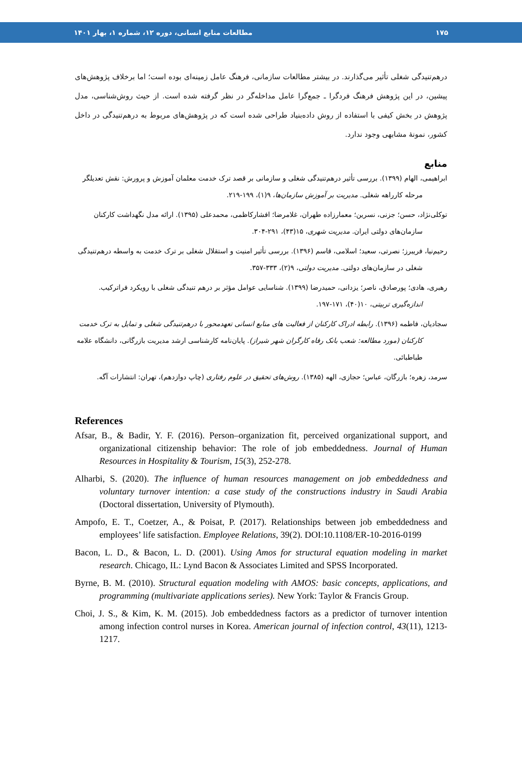۱۷۵ مطالعات منابع انسانی، دوره ۱۲، شماره ۱، بهار ۱۴۰۱
درهم‌تنیدگی شغلی تأثیر می‌گذارند. در بیشتر مطالعات سازمانی، فرهنگ عامل زمینه‌ای بوده است؛ اما برخلاف پژوهش‌های پیشین، در این پژوهش فرهنگ فردگرا ـ جمع‌گرا عامل مداخله‌گر در نظر گرفته شده است. از حیث روش‌شناسی، مدل پژوهش در بخش کیفی با استفاده از روش داده‌بنیاد طراحی شده است که در پژوهش‌های مربوط به درهم‌تنیدگی در داخل کشور، نمونۀ مشابهی وجود ندارد.
منابع
ابراهیمی، الهام (۱۳۹۹). بررسی تأثیر درهم‌تنیدگی شغلی و سازمانی بر قصد ترک خدمت معلمان آموزش و پرورش: نقش تعدیلگر مرحله کارراهه شغلی. مدیریت بر آموزش سازمان‌ها، ۹(۱)، ۱۹۹-۲۱۹.
توکلی‌نژاد، حسن؛ جزنی، نسرین؛ معمارزاده طهران، غلامرضا؛ افشارکاظمی، محمدعلی (۱۳۹۵). ارائه مدل نگهداشت کارکنان سازمان‌های دولتی ایران. مدیریت شهری، ۱۵(۴۳)، ۲۹۱-۳۰۴.
رحیم‌نیا، فریبرز؛ نصرتی، سعید؛ اسلامی، قاسم (۱۳۹۶). بررسی تأثیر امنیت و استقلال شغلی بر ترک خدمت به واسطه درهم‌تنیدگی شغلی در سازمان‌های دولتی. مدیریت دولتی، ۹(۲)، ۳۳۳-۳۵۷.
رهبری، هادی؛ پورصادق، ناصر؛ یزدانی، حمیدرضا (۱۳۹۹). شناسایی عوامل مؤثر بر درهم تنیدگی شغلی با رویکرد فراترکیب. اندازه‌گیری تربیتی، ۱۰(۴۰)، ۱۷۱-۱۹۷.
سجادیان، فاطمه (۱۳۹۶). رابطه ادراک کارکنان از فعالیت های منابع انسانی تعهدمحور با درهم‌تنیدگی شغلی و تمایل به ترک خدمت کارکنان (مورد مطالعه: شعب بانک رفاه کارگران شهر شیراز). پایان‌نامه کارشناسی ارشد مدیریت بازرگانی، دانشگاه علامه طباطبائی.
سرمد، زهره؛ بازرگان، عباس؛ حجازی، الهه (۱۳۸۵). روش‌های تحقیق در علوم رفتاری (چاپ دوازدهم)، تهران: انتشارات آگه.
References
Afsar, B., & Badir, Y. F. (2016). Person–organization fit, perceived organizational support, and organizational citizenship behavior: The role of job embeddedness. Journal of Human Resources in Hospitality & Tourism, 15(3), 252-278.
Alharbi, S. (2020). The influence of human resources management on job embeddedness and voluntary turnover intention: a case study of the constructions industry in Saudi Arabia (Doctoral dissertation, University of Plymouth).
Ampofo, E. T., Coetzer, A., & Poisat, P. (2017). Relationships between job embeddedness and employees’ life satisfaction. Employee Relations, 39(2). DOI:10.1108/ER-10-2016-0199
Bacon, L. D., & Bacon, L. D. (2001). Using Amos for structural equation modeling in market research. Chicago, IL: Lynd Bacon & Associates Limited and SPSS Incorporated.
Byrne, B. M. (2010). Structural equation modeling with AMOS: basic concepts, applications, and programming (multivariate applications series). New York: Taylor & Francis Group.
Choi, J. S., & Kim, K. M. (2015). Job embeddedness factors as a predictor of turnover intention among infection control nurses in Korea. American journal of infection control, 43(11), 1213-1217.